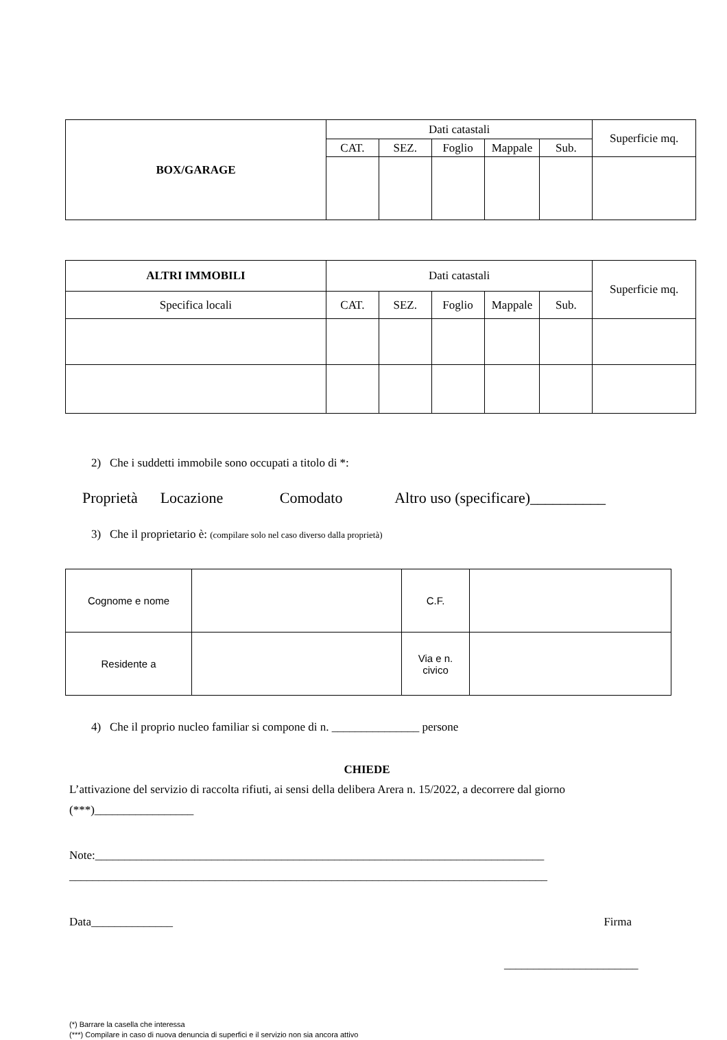| BOX/GARAGE | Dati catastali | | | | | Superficie mq. |
| --- | --- | --- | --- | --- | --- | --- |
| | CAT. | SEZ. | Foglio | Mappale | Sub. | |
| ALTRI IMMOBILI | Dati catastali | | | | | Superficie mq. |
| --- | --- | --- | --- | --- | --- | --- |
| Specifica locali | CAT. | SEZ. | Foglio | Mappale | Sub. | |
2) Che i suddetti immobile sono occupati a titolo di *:
Proprietà Locazione Comodato Altro uso (specificare)__________
3) Che il proprietario è: (compilare solo nel caso diverso dalla proprietà)
| Cognome e nome | | C.F. | |
| Residente a | | Via e n. civico | |
4) Che il proprio nucleo familiar si compone di n. _______________ persone
CHIEDE
L’attivazione del servizio di raccolta rifiuti, ai sensi della delibera Arera n. 15/2022, a decorrere dal giorno
(***)_________________
Note:_____________________________________________________________________________
__________________________________________________________________________________
Data______________ Firma
_______________________
(*) Barrare la casella che interessa
(***) Compilare in caso di nuova denuncia di superfici e il servizio non sia ancora attivo